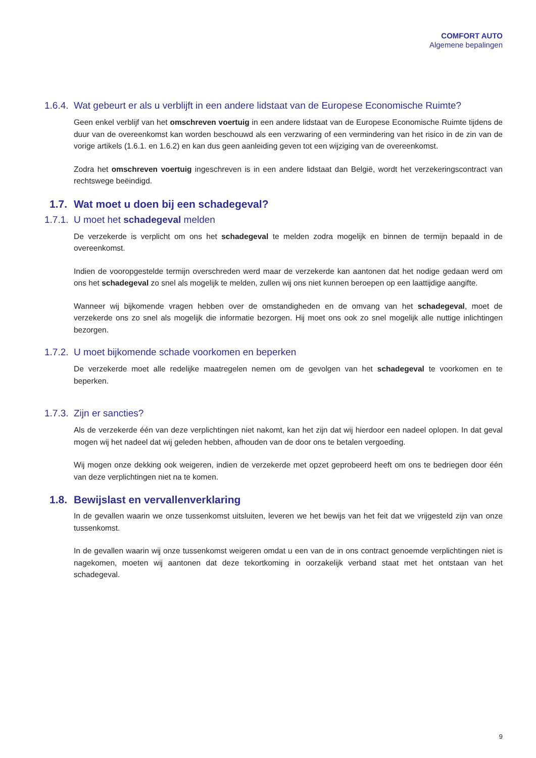COMFORT AUTO
Algemene bepalingen
1.6.4. Wat gebeurt er als u verblijft in een andere lidstaat van de Europese Economische Ruimte?
Geen enkel verblijf van het omschreven voertuig in een andere lidstaat van de Europese Economische Ruimte tijdens de duur van de overeenkomst kan worden beschouwd als een verzwaring of een vermindering van het risico in de zin van de vorige artikels (1.6.1. en 1.6.2) en kan dus geen aanleiding geven tot een wijziging van de overeenkomst.
Zodra het omschreven voertuig ingeschreven is in een andere lidstaat dan België, wordt het verzekeringscontract van rechtswege beëindigd.
1.7. Wat moet u doen bij een schadegeval?
1.7.1. U moet het schadegeval melden
De verzekerde is verplicht om ons het schadegeval te melden zodra mogelijk en binnen de termijn bepaald in de overeenkomst.
Indien de vooropgestelde termijn overschreden werd maar de verzekerde kan aantonen dat het nodige gedaan werd om ons het schadegeval zo snel als mogelijk te melden, zullen wij ons niet kunnen beroepen op een laattijdige aangifte.
Wanneer wij bijkomende vragen hebben over de omstandigheden en de omvang van het schadegeval, moet de verzekerde ons zo snel als mogelijk die informatie bezorgen. Hij moet ons ook zo snel mogelijk alle nuttige inlichtingen bezorgen.
1.7.2. U moet bijkomende schade voorkomen en beperken
De verzekerde moet alle redelijke maatregelen nemen om de gevolgen van het schadegeval te voorkomen en te beperken.
1.7.3. Zijn er sancties?
Als de verzekerde één van deze verplichtingen niet nakomt, kan het zijn dat wij hierdoor een nadeel oplopen. In dat geval mogen wij het nadeel dat wij geleden hebben, afhouden van de door ons te betalen vergoeding.
Wij mogen onze dekking ook weigeren, indien de verzekerde met opzet geprobeerd heeft om ons te bedriegen door één van deze verplichtingen niet na te komen.
1.8. Bewijslast en vervallenverklaring
In de gevallen waarin we onze tussenkomst uitsluiten, leveren we het bewijs van het feit dat we vrijgesteld zijn van onze tussenkomst.
In de gevallen waarin wij onze tussenkomst weigeren omdat u een van de in ons contract genoemde verplichtingen niet is nagekomen, moeten wij aantonen dat deze tekortkoming in oorzakelijk verband staat met het ontstaan van het schadegeval.
9